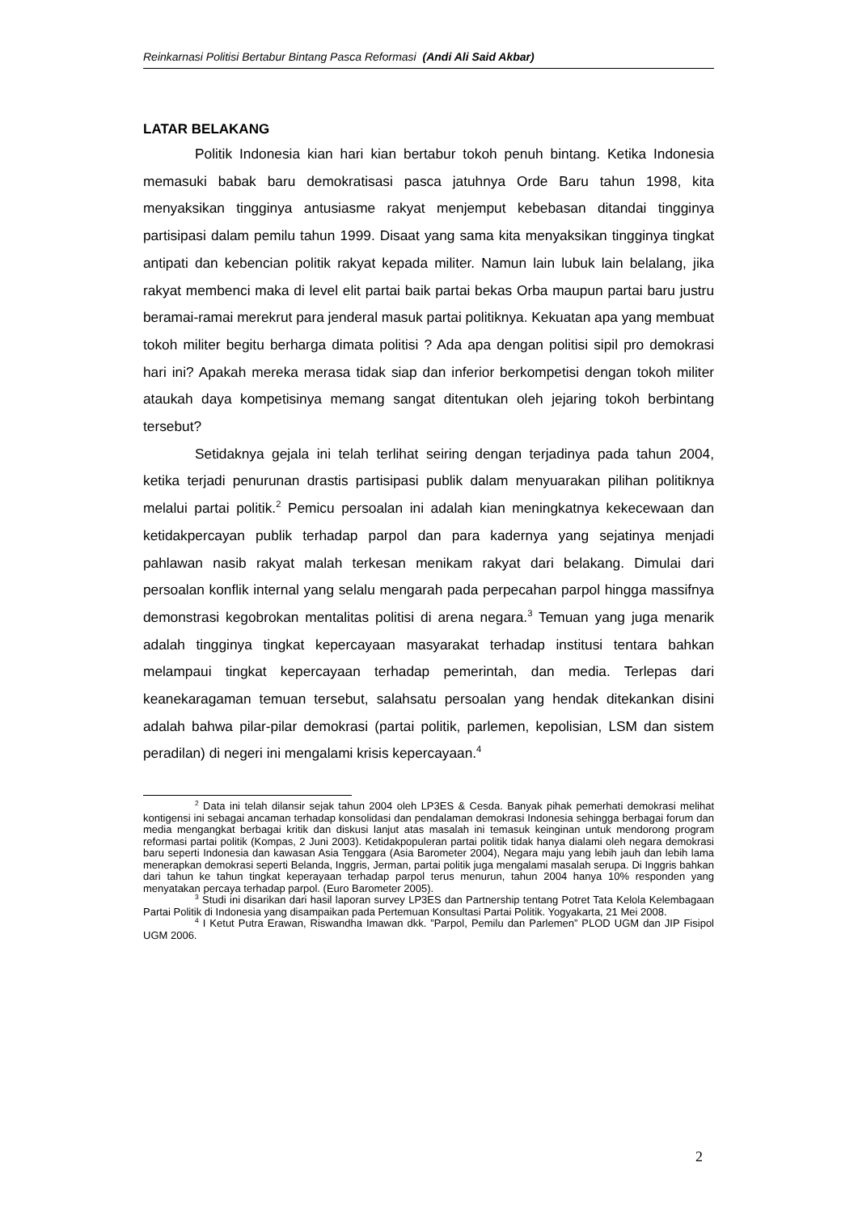Reinkarnasi Politisi Bertabur Bintang Pasca Reformasi (Andi Ali Said Akbar)
LATAR BELAKANG
Politik Indonesia kian hari kian bertabur tokoh penuh bintang. Ketika Indonesia memasuki babak baru demokratisasi pasca jatuhnya Orde Baru tahun 1998, kita menyaksikan tingginya antusiasme rakyat menjemput kebebasan ditandai tingginya partisipasi dalam pemilu tahun 1999. Disaat yang sama kita menyaksikan tingginya tingkat antipati dan kebencian politik rakyat kepada militer. Namun lain lubuk lain belalang, jika rakyat membenci maka di level elit partai baik partai bekas Orba maupun partai baru justru beramai-ramai merekrut para jenderal masuk partai politiknya. Kekuatan apa yang membuat tokoh militer begitu berharga dimata politisi ? Ada apa dengan politisi sipil pro demokrasi hari ini? Apakah mereka merasa tidak siap dan inferior berkompetisi dengan tokoh militer ataukah daya kompetisinya memang sangat ditentukan oleh jejaring tokoh berbintang tersebut?
Setidaknya gejala ini telah terlihat seiring dengan terjadinya pada tahun 2004, ketika terjadi penurunan drastis partisipasi publik dalam menyuarakan pilihan politiknya melalui partai politik.<sup>2</sup> Pemicu persoalan ini adalah kian meningkatnya kekecewaan dan ketidakpercayan publik terhadap parpol dan para kadernya yang sejatinya menjadi pahlawan nasib rakyat malah terkesan menikam rakyat dari belakang. Dimulai dari persoalan konflik internal yang selalu mengarah pada perpecahan parpol hingga massifnya demonstrasi kegobrokan mentalitas politisi di arena negara.<sup>3</sup> Temuan yang juga menarik adalah tingginya tingkat kepercayaan masyarakat terhadap institusi tentara bahkan melampaui tingkat kepercayaan terhadap pemerintah, dan media. Terlepas dari keanekaragaman temuan tersebut, salahsatu persoalan yang hendak ditekankan disini adalah bahwa pilar-pilar demokrasi (partai politik, parlemen, kepolisian, LSM dan sistem peradilan) di negeri ini mengalami krisis kepercayaan.<sup>4</sup>
<sup>2</sup> Data ini telah dilansir sejak tahun 2004 oleh LP3ES & Cesda. Banyak pihak pemerhati demokrasi melihat kontigensi ini sebagai ancaman terhadap konsolidasi dan pendalaman demokrasi Indonesia sehingga berbagai forum dan media mengangkat berbagai kritik dan diskusi lanjut atas masalah ini temasuk keinginan untuk mendorong program reformasi partai politik (Kompas, 2 Juni 2003). Ketidakpopuleran partai politik tidak hanya dialami oleh negara demokrasi baru seperti Indonesia dan kawasan Asia Tenggara (Asia Barometer 2004), Negara maju yang lebih jauh dan lebih lama menerapkan demokrasi seperti Belanda, Inggris, Jerman, partai politik juga mengalami masalah serupa. Di Inggris bahkan dari tahun ke tahun tingkat keperayaan terhadap parpol terus menurun, tahun 2004 hanya 10% responden yang menyatakan percaya terhadap parpol. (Euro Barometer 2005).
<sup>3</sup> Studi ini disarikan dari hasil laporan survey LP3ES dan Partnership tentang Potret Tata Kelola Kelembagaan Partai Politik di Indonesia yang disampaikan pada Pertemuan Konsultasi Partai Politik. Yogyakarta, 21 Mei 2008.
<sup>4</sup> I Ketut Putra Erawan, Riswandha Imawan dkk. ”Parpol, Pemilu dan Parlemen” PLOD UGM dan JIP Fisipol UGM 2006.
2